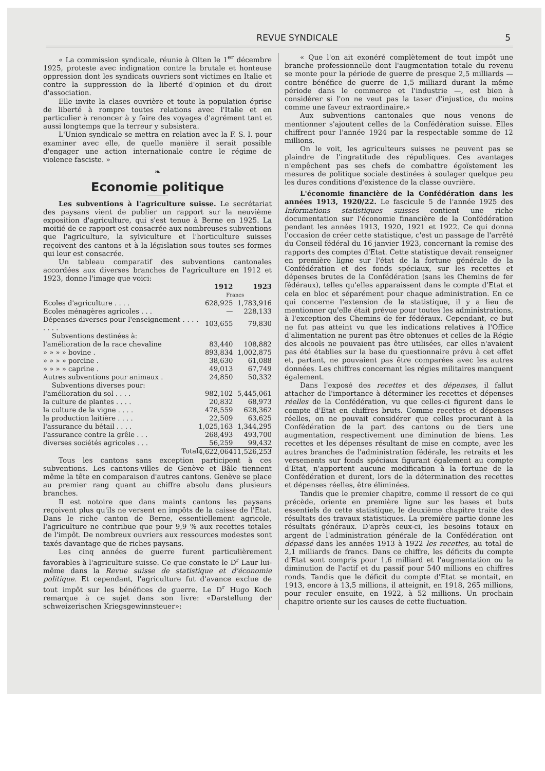REVUE SYNDICALE 5
« La commission syndicale, réunie à Olten le 1<sup>er</sup> décembre 1925, proteste avec indignation contre la brutale et honteuse oppression dont les syndicats ouvriers sont victimes en Italie et contre la suppression de la liberté d'opinion et du droit d'association.
Elle invite la clases ouvrière et toute la population éprise de liberté à rompre toutes relations avec l'Italie et en particulier à renoncer à y faire des voyages d'agrément tant et aussi longtemps que la terreur y subsistera.
L'Union syndicale se mettra en relation avec la F. S. I. pour examiner avec elle, de quelle manière il serait possible d'engager une action internationale contre le régime de violence fasciste. »
❧
Economie politique
Les subventions à l'agriculture suisse. Le secrétariat des paysans vient de publier un rapport sur la neuvième exposition d'agriculture, qui s'est tenue à Berne en 1925. La moitié de ce rapport est consacrée aux nombreuses subventions que l'agriculture, la sylviculture et l'horticulture suisses reçoivent des cantons et à la législation sous toutes ses formes qui leur est consacrée.
Un tableau comparatif des subventions cantonales accordées aux diverses branches de l'agriculture en 1912 et 1923, donne l'image que voici:
| | 1912 | 1923 |
| --- | --- | --- |
| | Francs | |
| Ecoles d'agriculture . . . . | 628,925 | 1,783,916 |
| Ecoles ménagères agricoles . . . | — | 228,133 |
| Dépenses diverses pour l'enseignement . . . . . . . . | 103,655 | 79,830 |
| Subventions destinées à: | | |
| l'amélioration de la race chevaline | 83,440 | 108,882 |
| » » » » bovine . | 893,834 | 1,002,875 |
| » » » » porcine . | 38,630 | 61,088 |
| » » » » caprine . | 49,013 | 67,749 |
| Autres subventions pour animaux . | 24,850 | 50,332 |
| Subventions diverses pour: | | |
| l'amélioration du sol . . . . | 982,102 | 5,445,061 |
| la culture de plantes . . . . | 20,832 | 68,973 |
| la culture de la vigne . . . . | 478,559 | 628,362 |
| la production laitière . . . . | 22,509 | 63,625 |
| l'assurance du bétail . . . . | 1,025,163 | 1,344,295 |
| l'assurance contre la grêle . . . | 268,493 | 493,700 |
| diverses sociétés agricoles . . . | 56,259 | 99,432 |
| Total | 4,622,064 | 11,526,253 |
Tous les cantons sans exception participent à ces subventions. Les cantons-villes de Genève et Bâle tiennent même la tête en comparaison d'autres cantons. Genève se place au premier rang quant au chiffre absolu dans plusieurs branches.
Il est notoire que dans maints cantons les paysans reçoivent plus qu'ils ne versent en impôts de la caisse de l'Etat. Dans le riche canton de Berne, essentiellement agricole, l'agriculture ne contribue que pour 9,9 % aux recettes totales de l'impôt. De nombreux ouvriers aux ressources modestes sont taxés davantage que de riches paysans.
Les cinq années de guerre furent particulièrement favorables à l'agriculture suisse. Ce que constate le D<sup>r</sup> Laur lui-même dans la Revue suisse de statistique et d'économie politique. Et cependant, l'agriculture fut d'avance exclue de tout impôt sur les bénéfices de guerre. Le D<sup>r</sup> Hugo Koch remarque à ce sujet dans son livre: «Darstellung der schweizerischen Kriegsgewinnsteuer»:
« Que l'on ait exonéré complètement de tout impôt une branche professionnelle dont l'augmentation totale du revenu se monte pour la période de guerre de presque 2,5 milliards — contre bénéfice de guerre de 1,5 milliard durant la même période dans le commerce et l'industrie —, est bien à considérer si l'on ne veut pas la taxer d'injustice, du moins comme une faveur extraordinaire.»
Aux subventions cantonales que nous venons de mentionner s'ajoutent celles de la Confédération suisse. Elles chiffrent pour l'année 1924 par la respectable somme de 12 millions.
On le voit, les agriculteurs suisses ne peuvent pas se plaindre de l'ingratitude des républiques. Ces avantages n'empêchent pas ses chefs de combattre égoïstement les mesures de politique sociale destinées à soulager quelque peu les dures conditions d'existence de la classe ouvrière.
L'économie financière de la Confédération dans les années 1913, 1920/22. Le fascicule 5 de l'année 1925 des Informations statistiques suisses contient une riche documentation sur l'économie financière de la Confédération pendant les années 1913, 1920, 1921 et 1922. Ce qui donna l'occasion de créer cette statistique, c'est un passage de l'arrêté du Conseil fédéral du 16 janvier 1923, concernant la remise des rapports des comptes d'Etat. Cette statistique devait renseigner en première ligne sur l'état de la fortune générale de la Confédération et des fonds spéciaux, sur les recettes et dépenses brutes de la Confédération (sans les Chemins de fer fédéraux), telles qu'elles apparaissent dans le compte d'Etat et cela en bloc et séparément pour chaque administration. En ce qui concerne l'extension de la statistique, il y a lieu de mentionner qu'elle était prévue pour toutes les administrations, à l'exception des Chemins de fer fédéraux. Cependant, ce but ne fut pas atteint vu que les indications relatives à l'Office d'alimentation ne purent pas être obtenues et celles de la Régie des alcools ne pouvaient pas être utilisées, car elles n'avaient pas été établies sur la base du questionnaire prévu à cet effet et, partant, ne pouvaient pas être comparées avec les autres données. Les chiffres concernant les régies militaires manquent également.
Dans l'exposé des recettes et des dépenses, il fallut attacher de l'importance à déterminer les recettes et dépenses réelles de la Confédération, vu que celles-ci figurent dans le compte d'Etat en chiffres bruts. Comme recettes et dépenses réelles, on ne pouvait considérer que celles procurant à la Confédération de la part des cantons ou de tiers une augmentation, respectivement une diminution de biens. Les recettes et les dépenses résultant de mise en compte, avec les autres branches de l'administration fédérale, les retraits et les versements sur fonds spéciaux figurant également au compte d'Etat, n'apportent aucune modification à la fortune de la Confédération et durent, lors de la détermination des recettes et dépenses réelles, être éliminées.
Tandis que le premier chapitre, comme il ressort de ce qui précède, oriente en première ligne sur les bases et buts essentiels de cette statistique, le deuxième chapitre traite des résultats des travaux statistiques. La première partie donne les résultats généraux. D'après ceux-ci, les besoins totaux en argent de l'administration générale de la Confédération ont dépassé dans les années 1913 à 1922 les recettes, au total de 2,1 milliards de francs. Dans ce chiffre, les déficits du compte d'Etat sont compris pour 1,6 milliard et l'augmentation ou la diminution de l'actif et du passif pour 540 millions en chiffres ronds. Tandis que le déficit du compte d'Etat se montait, en 1913, encore à 13,5 millions, il atteignit, en 1918, 265 millions, pour reculer ensuite, en 1922, à 52 millions. Un prochain chapitre oriente sur les causes de cette fluctuation.